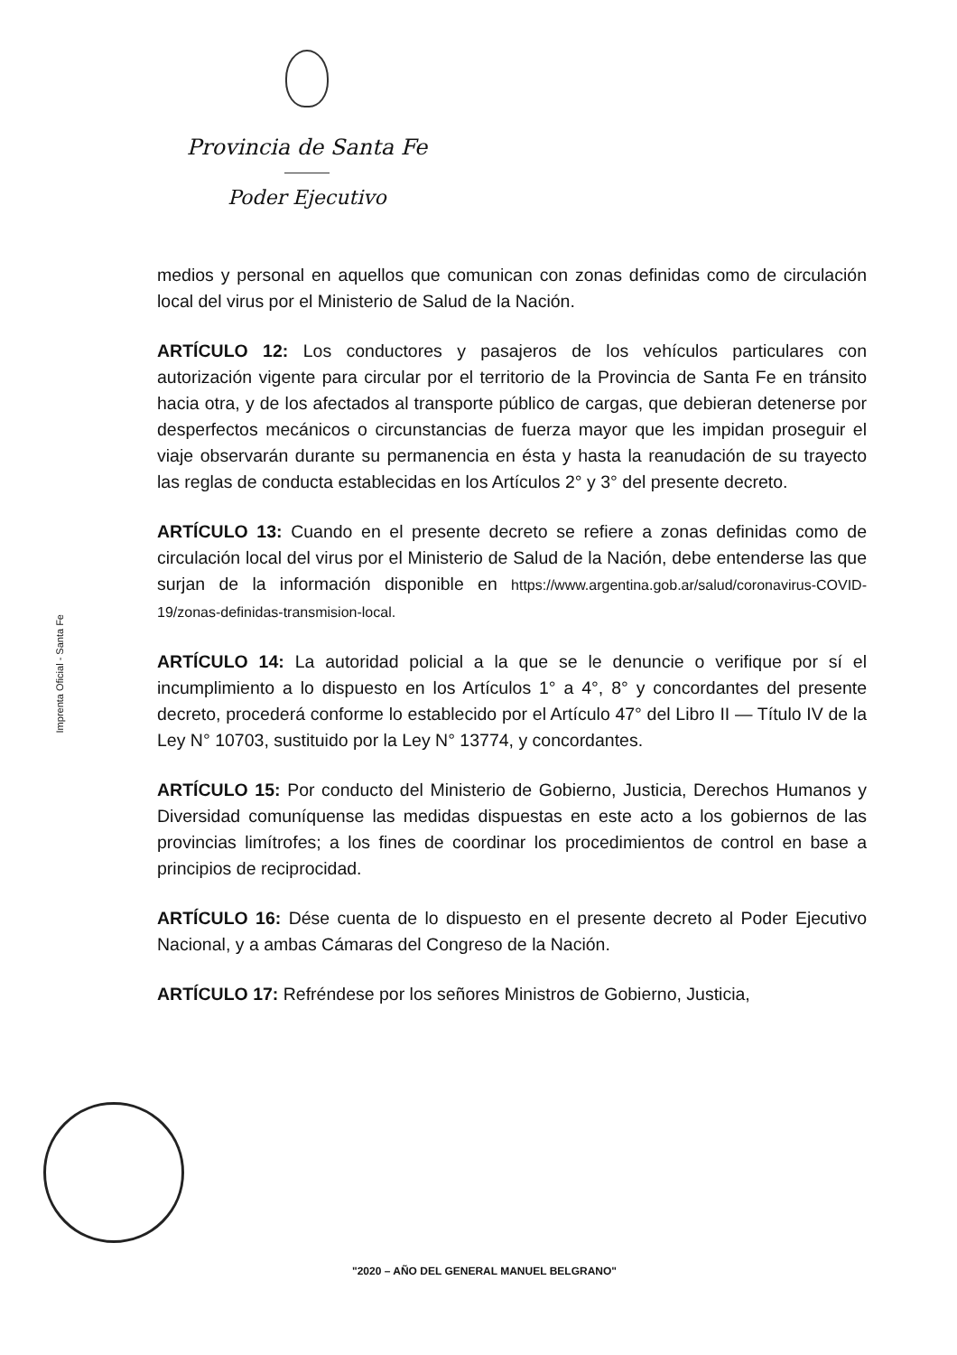Provincia de Santa Fe
Poder Ejecutivo
Imprenta Oficial - Santa Fe
medios y personal en aquellos que comunican con zonas definidas como de circulación local del virus por el Ministerio de Salud de la Nación.
ARTÍCULO 12: Los conductores y pasajeros de los vehículos particulares con autorización vigente para circular por el territorio de la Provincia de Santa Fe en tránsito hacia otra, y de los afectados al transporte público de cargas, que debieran detenerse por desperfectos mecánicos o circunstancias de fuerza mayor que les impidan proseguir el viaje observarán durante su permanencia en ésta y hasta la reanudación de su trayecto las reglas de conducta establecidas en los Artículos 2° y 3° del presente decreto.
ARTÍCULO 13: Cuando en el presente decreto se refiere a zonas definidas como de circulación local del virus por el Ministerio de Salud de la Nación, debe entenderse las que surjan de la información disponible en https://www.argentina.gob.ar/salud/coronavirus-COVID-19/zonas-definidas-transmision-local.
ARTÍCULO 14: La autoridad policial a la que se le denuncie o verifique por sí el incumplimiento a lo dispuesto en los Artículos 1° a 4°, 8° y concordantes del presente decreto, procederá conforme lo establecido por el Artículo 47° del Libro II — Título IV de la Ley N° 10703, sustituido por la Ley N° 13774, y concordantes.
ARTÍCULO 15: Por conducto del Ministerio de Gobierno, Justicia, Derechos Humanos y Diversidad comuníquense las medidas dispuestas en este acto a los gobiernos de las provincias limítrofes; a los fines de coordinar los procedimientos de control en base a principios de reciprocidad.
ARTÍCULO 16: Dése cuenta de lo dispuesto en el presente decreto al Poder Ejecutivo Nacional, y a ambas Cámaras del Congreso de la Nación.
ARTÍCULO 17: Refréndese por los señores Ministros de Gobierno, Justicia,
"2020 – AÑO DEL GENERAL MANUEL BELGRANO"